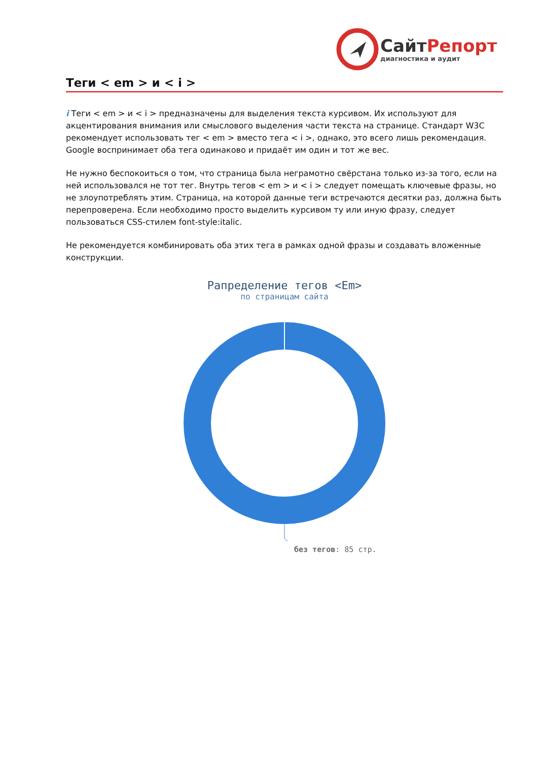СайтРепорт
диагностика и аудит
Теги < em > и < i >
i Теги < em > и < i > предназначены для выделения текста курсивом. Их используют для акцентирования внимания или смыслового выделения части текста на странице. Стандарт W3C рекомендует использовать тег < em > вместо тега < i >, однако, это всего лишь рекомендация. Google воспринимает оба тега одинаково и придаёт им один и тот же вес.
Не нужно беспокоиться о том, что страница была неграмотно свёрстана только из-за того, если на ней использовался не тот тег. Внутрь тегов < em > и < i > следует помещать ключевые фразы, но не злоупотреблять этим. Страница, на которой данные теги встречаются десятки раз, должна быть перепроверена. Если необходимо просто выделить курсивом ту или иную фразу, следует пользоваться CSS-стилем font-style:italic.
Не рекомендуется комбинировать оба этих тега в рамках одной фразы и создавать вложенные конструкции.
Рапределение тегов <Em>
по страницам сайта
без тегов: 85 стр.